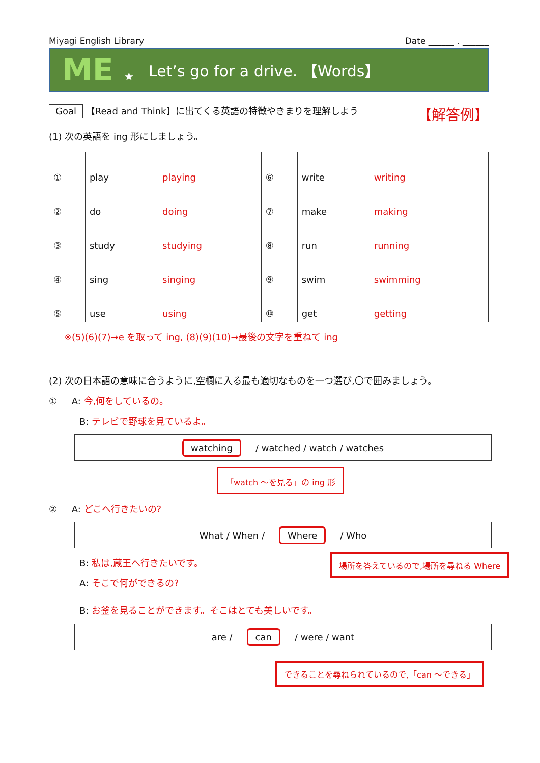Miyagi English Library Date ______ . ______
ME ★ Let’s go for a drive. 【Words】
Goal 【Read and Think】に出てくる英語の特徴やきまりを理解しよう 【解答例】
(1) 次の英語を ing 形にしましょう。
| ① | play | playing | ⑥ | write | writing |
| ② | do | doing | ⑦ | make | making |
| ③ | study | studying | ⑧ | run | running |
| ④ | sing | singing | ⑨ | swim | swimming |
| ⑤ | use | using | ⑩ | get | getting |
※(5)(6)(7)→e を取って ing, (8)(9)(10)→最後の文字を重ねて ing
(2) 次の日本語の意味に合うように,空欄に入る最も適切なものを一つ選び,〇で囲みましょう。
① A: 今,何をしているの。
B: テレビで野球を見ているよ。
watching / watched / watch / watches
「watch ～を見る」の ing 形
② A: どこへ行きたいの?
What / When / Where / Who
B: 私は,蔵王へ行きたいです。
A: そこで何ができるの?
場所を答えているので,場所を尋ねる Where
B: お釜を見ることができます。そこはとても美しいです。
are / can / were / want
できることを尋ねられているので,「can ～できる」